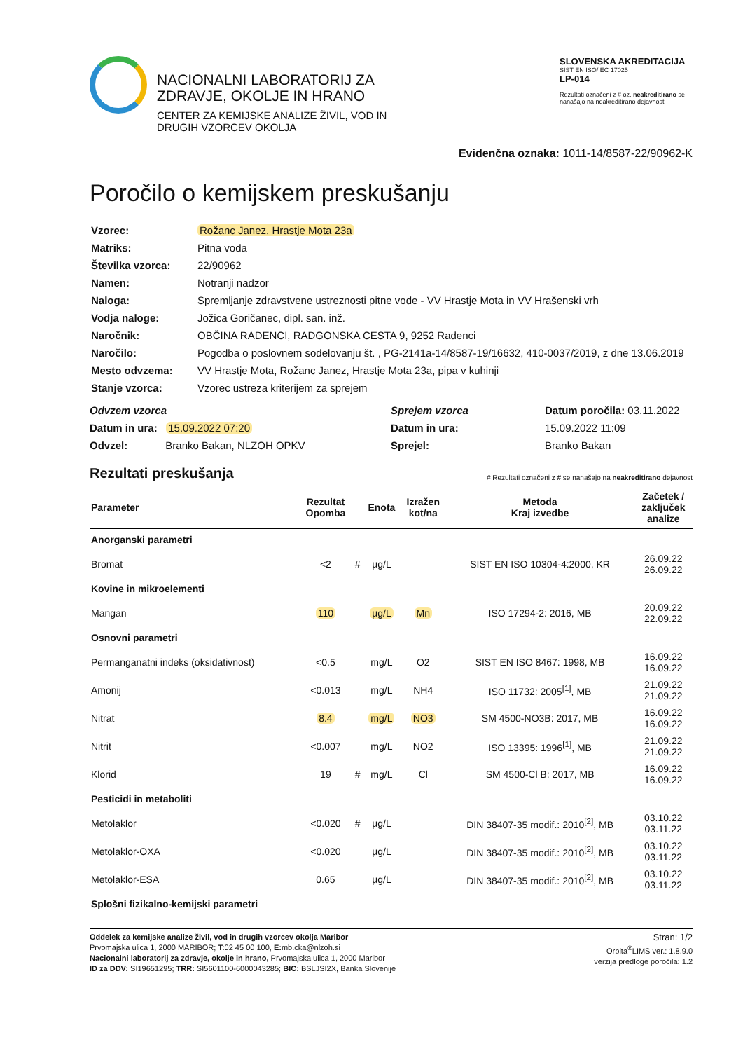NACIONALNI LABORATORIJ ZA
ZDRAVJE, OKOLJE IN HRANO
CENTER ZA KEMIJSKE ANALIZE ŽIVIL, VOD IN
DRUGIH VZORCEV OKOLJA
SLOVENSKA AKREDITACIJA
SIST EN ISO/IEC 17025
LP-014
Rezultati označeni z # oz. neakreditirano se nanašajo na neakreditirano dejavnost
Evidenčna oznaka: 1011-14/8587-22/90962-K
Poročilo o kemijskem preskušanju
| Vzorec: | Rožanc Janez, Hrastje Mota 23a |
| Matriks: | Pitna voda |
| Številka vzorca: | 22/90962 |
| Namen: | Notranji nadzor |
| Naloga: | Spremljanje zdravstvene ustreznosti pitne vode - VV Hrastje Mota in VV Hrašenski vrh |
| Vodja naloge: | Jožica Goričanec, dipl. san. inž. |
| Naročnik: | OBČINA RADENCI, RADGONSKA CESTA 9, 9252 Radenci |
| Naročilo: | Pogodba o poslovnem sodelovanju št. , PG-2141a-14/8587-19/16632, 410-0037/2019, z dne 13.06.2019 |
| Mesto odvzema: | VV Hrastje Mota, Rožanc Janez, Hrastje Mota 23a, pipa v kuhinji |
| Stanje vzorca: | Vzorec ustreza kriterijem za sprejem |
Odvzem vzorca
Datum in ura: 15.09.2022 07:20
Odvzel: Branko Bakan, NLZOH OPKV
Sprejem vzorca
Datum in ura:
Sprejel:
Datum poročila: 03.11.2022
15.09.2022 11:09
Branko Bakan
Rezultati preskušanja # Rezultati označeni z # se nanašajo na neakreditirano dejavnost
| Parameter | Rezultat Opomba | | Enota | Izražen kot/na | Metoda Kraj izvedbe | Začetek / zaključek analize |
| --- | --- | --- | --- | --- | --- | --- |
| Anorganski parametri | | | | | | |
| Bromat | <2 | # | µg/L | | SIST EN ISO 10304-4:2000, KR | 26.09.22 26.09.22 |
| Kovine in mikroelementi | | | | | | |
| Mangan | 110 | | µg/L | Mn | ISO 17294-2: 2016, MB | 20.09.22 22.09.22 |
| Osnovni parametri | | | | | | |
| Permanganatni indeks (oksidativnost) | <0.5 | | mg/L | O2 | SIST EN ISO 8467: 1998, MB | 16.09.22 16.09.22 |
| Amonij | <0.013 | | mg/L | NH4 | ISO 11732: 2005<sup>[1]</sup>, MB | 21.09.22 21.09.22 |
| Nitrat | 8.4 | | mg/L | NO3 | SM 4500-NO3B: 2017, MB | 16.09.22 16.09.22 |
| Nitrit | <0.007 | | mg/L | NO2 | ISO 13395: 1996<sup>[1]</sup>, MB | 21.09.22 21.09.22 |
| Klorid | 19 | # | mg/L | Cl | SM 4500-Cl B: 2017, MB | 16.09.22 16.09.22 |
| Pesticidi in metaboliti | | | | | | |
| Metolaklor | <0.020 | # | µg/L | | DIN 38407-35 modif.: 2010<sup>[2]</sup>, MB | 03.10.22 03.11.22 |
| Metolaklor-OXA | <0.020 | | µg/L | | DIN 38407-35 modif.: 2010<sup>[2]</sup>, MB | 03.10.22 03.11.22 |
| Metolaklor-ESA | 0.65 | | µg/L | | DIN 38407-35 modif.: 2010<sup>[2]</sup>, MB | 03.10.22 03.11.22 |
| Splošni fizikalno-kemijski parametri | | | | | | |
Oddelek za kemijske analize živil, vod in drugih vzorcev okolja Maribor
Prvomajska ulica 1, 2000 MARIBOR; T: 02 45 00 100, E: mb.cka@nlzoh.si
Nacionalni laboratorij za zdravje, okolje in hrano, Prvomajska ulica 1, 2000 Maribor
ID za DDV: SI19651295; TRR: SI5601100-6000043285; BIC: BSLJSI2X, Banka Slovenije
Stran: 1/2
Orbita<sup>®</sup>LIMS ver.: 1.8.9.0
verzija predloge poročila: 1.2